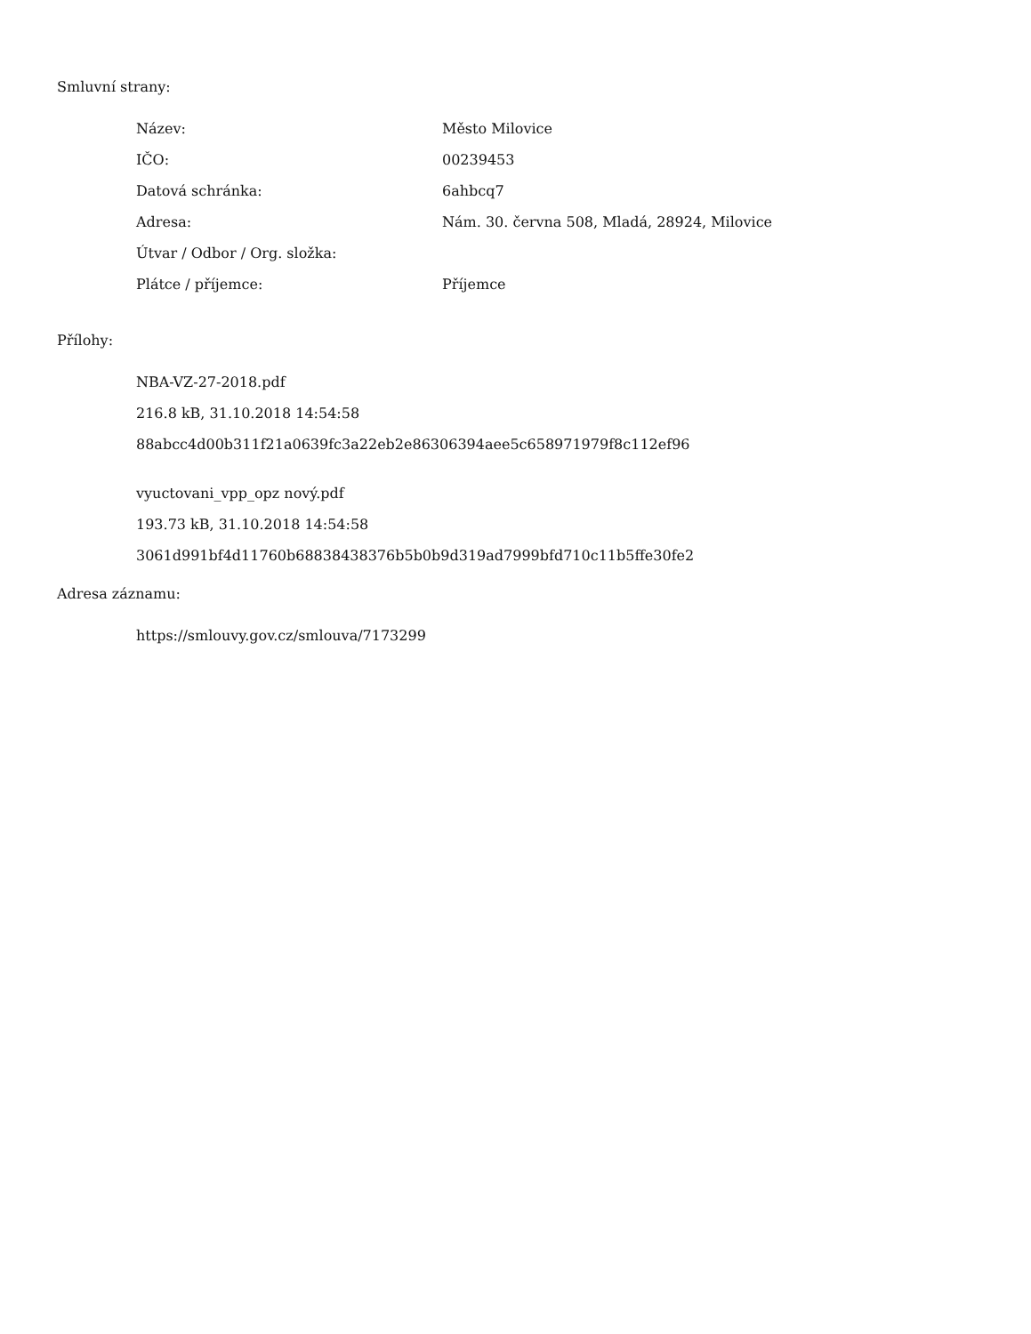Smluvní strany:
| Název: | Město Milovice |
| IČO: | 00239453 |
| Datová schránka: | 6ahbcq7 |
| Adresa: | Nám. 30. června 508, Mladá, 28924, Milovice |
| Útvar / Odbor / Org. složka: | |
| Plátce / příjemce: | Příjemce |
Přílohy:
NBA-VZ-27-2018.pdf
216.8 kB, 31.10.2018 14:54:58
88abcc4d00b311f21a0639fc3a22eb2e86306394aee5c658971979f8c112ef96
vyuctovani_vpp_opz nový.pdf
193.73 kB, 31.10.2018 14:54:58
3061d991bf4d11760b68838438376b5b0b9d319ad7999bfd710c11b5ffe30fe2
Adresa záznamu:
https://smlouvy.gov.cz/smlouva/7173299